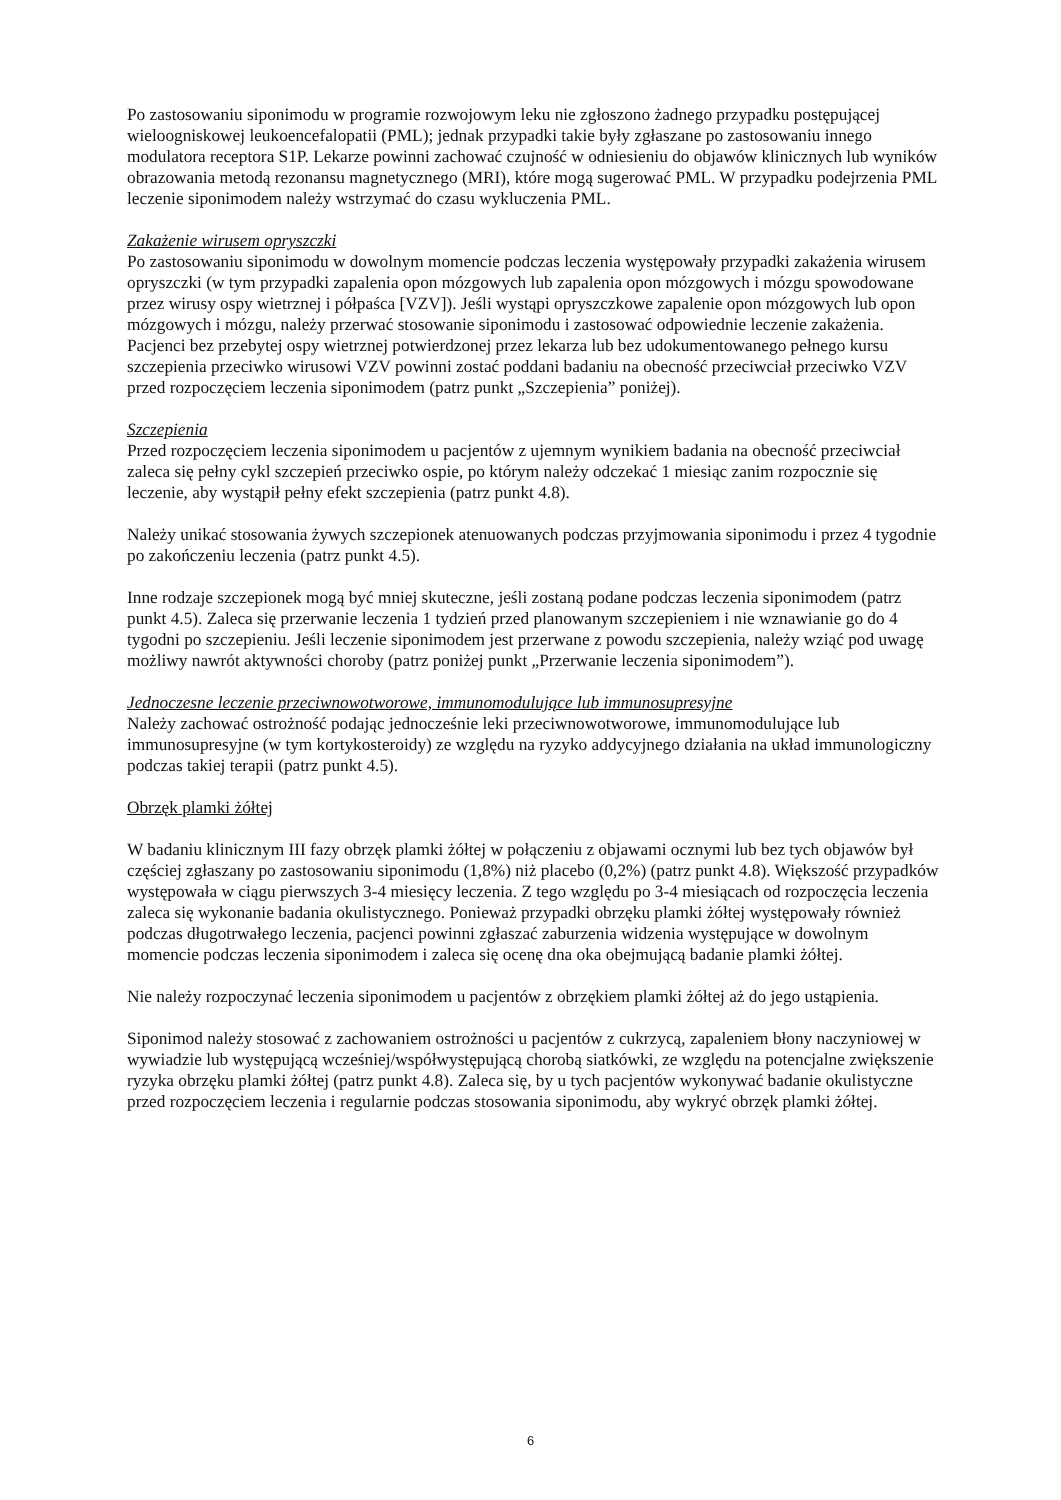Po zastosowaniu siponimodu w programie rozwojowym leku nie zgłoszono żadnego przypadku postępującej wieloogniskowej leukoencefalopatii (PML); jednak przypadki takie były zgłaszane po zastosowaniu innego modulatora receptora S1P. Lekarze powinni zachować czujność w odniesieniu do objawów klinicznych lub wyników obrazowania metodą rezonansu magnetycznego (MRI), które mogą sugerować PML. W przypadku podejrzenia PML leczenie siponimodem należy wstrzymać do czasu wykluczenia PML.
Zakażenie wirusem opryszczki
Po zastosowaniu siponimodu w dowolnym momencie podczas leczenia występowały przypadki zakażenia wirusem opryszczki (w tym przypadki zapalenia opon mózgowych lub zapalenia opon mózgowych i mózgu spowodowane przez wirusy ospy wietrznej i półpaśca [VZV]). Jeśli wystąpi opryszczkowe zapalenie opon mózgowych lub opon mózgowych i mózgu, należy przerwać stosowanie siponimodu i zastosować odpowiednie leczenie zakażenia. Pacjenci bez przebytej ospy wietrznej potwierdzonej przez lekarza lub bez udokumentowanego pełnego kursu szczepienia przeciwko wirusowi VZV powinni zostać poddani badaniu na obecność przeciwciał przeciwko VZV przed rozpoczęciem leczenia siponimodem (patrz punkt „Szczepienia” poniżej).
Szczepienia
Przed rozpoczęciem leczenia siponimodem u pacjentów z ujemnym wynikiem badania na obecność przeciwciał zaleca się pełny cykl szczepień przeciwko ospie, po którym należy odczekać 1 miesiąc zanim rozpocznie się leczenie, aby wystąpił pełny efekt szczepienia (patrz punkt 4.8).
Należy unikać stosowania żywych szczepionek atenuowanych podczas przyjmowania siponimodu i przez 4 tygodnie po zakończeniu leczenia (patrz punkt 4.5).
Inne rodzaje szczepionek mogą być mniej skuteczne, jeśli zostaną podane podczas leczenia siponimodem (patrz punkt 4.5). Zaleca się przerwanie leczenia 1 tydzień przed planowanym szczepieniem i nie wznawianie go do 4 tygodni po szczepieniu. Jeśli leczenie siponimodem jest przerwane z powodu szczepienia, należy wziąć pod uwagę możliwy nawrót aktywności choroby (patrz poniżej punkt „Przerwanie leczenia siponimodem”).
Jednoczesne leczenie przeciwnowotworowe, immunomodulujące lub immunosupresyjne
Należy zachować ostrożność podając jednocześnie leki przeciwnowotworowe, immunomodulujące lub immunosupresyjne (w tym kortykosteroidy) ze względu na ryzyko addycyjnego działania na układ immunologiczny podczas takiej terapii (patrz punkt 4.5).
Obrzęk plamki żółtej
W badaniu klinicznym III fazy obrzęk plamki żółtej w połączeniu z objawami ocznymi lub bez tych objawów był częściej zgłaszany po zastosowaniu siponimodu (1,8%) niż placebo (0,2%) (patrz punkt 4.8). Większość przypadków występowała w ciągu pierwszych 3-4 miesięcy leczenia. Z tego względu po 3-4 miesiącach od rozpoczęcia leczenia zaleca się wykonanie badania okulistycznego. Ponieważ przypadki obrzęku plamki żółtej występowały również podczas długotrwałego leczenia, pacjenci powinni zgłaszać zaburzenia widzenia występujące w dowolnym momencie podczas leczenia siponimodem i zaleca się ocenę dna oka obejmującą badanie plamki żółtej.
Nie należy rozpoczynać leczenia siponimodem u pacjentów z obrzękiem plamki żółtej aż do jego ustąpienia.
Siponimod należy stosować z zachowaniem ostrożności u pacjentów z cukrzycą, zapaleniem błony naczyniowej w wywiadzie lub występującą wcześniej/współwystępującą chorobą siatkówki, ze względu na potencjalne zwiększenie ryzyka obrzęku plamki żółtej (patrz punkt 4.8). Zaleca się, by u tych pacjentów wykonywać badanie okulistyczne przed rozpoczęciem leczenia i regularnie podczas stosowania siponimodu, aby wykryć obrzęk plamki żółtej.
6